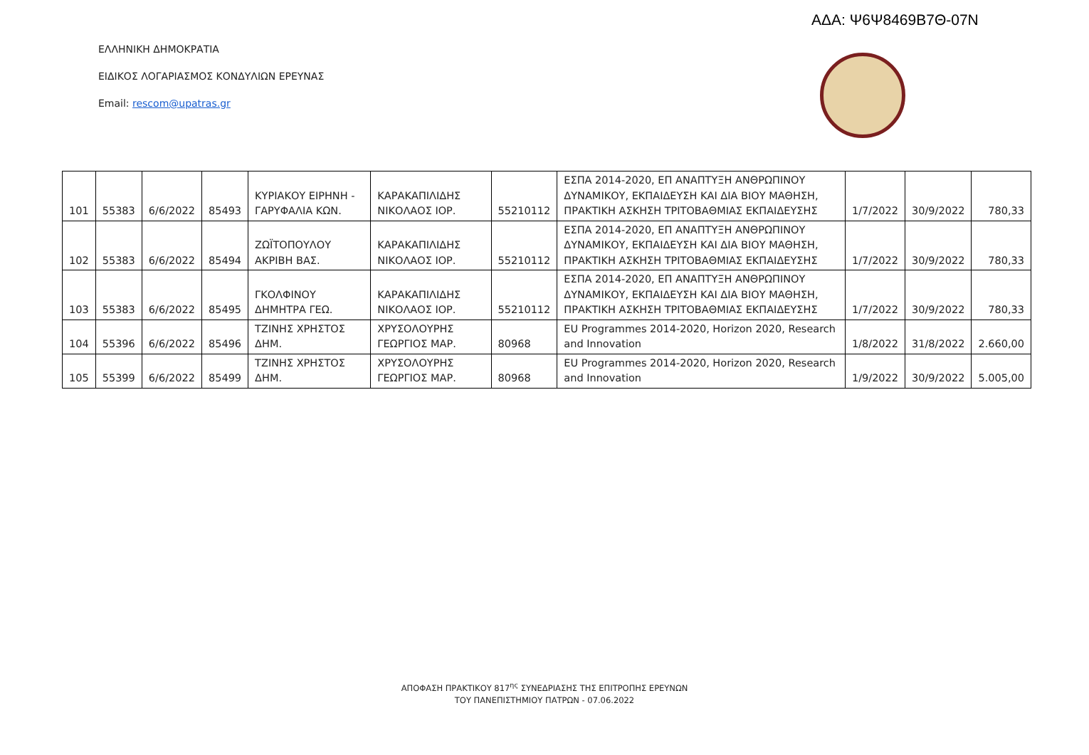ΑΔΑ: Ψ6Ψ8469Β7Θ-07Ν
ΕΛΛΗΝΙΚΗ ΔΗΜΟΚΡΑΤΙΑ
ΕΙΔΙΚΟΣ ΛΟΓΑΡΙΑΣΜΟΣ ΚΟΝΔΥΛΙΩΝ ΕΡΕΥΝΑΣ
Email: rescom@upatras.gr
| 101 | 55383 | 6/6/2022 | 85493 | ΚΥΡΙΑΚΟΥ ΕΙΡΗΝΗ - ΓΑΡΥΦΑΛΙΑ ΚΩΝ. | ΚΑΡΑΚΑΠΙΛΙΔΗΣ ΝΙΚΟΛΑΟΣ ΙΟΡ. | 55210112 | ΕΣΠΑ 2014-2020, ΕΠ ΑΝΑΠΤΥΞΗ ΑΝΘΡΩΠΙΝΟΥ ΔΥΝΑΜΙΚΟΥ, ΕΚΠΑΙΔΕΥΣΗ ΚΑΙ ΔΙΑ ΒΙΟΥ ΜΑΘΗΣΗ, ΠΡΑΚΤΙΚΗ ΑΣΚΗΣΗ ΤΡΙΤΟΒΑΘΜΙΑΣ ΕΚΠΑΙΔΕΥΣΗΣ | 1/7/2022 | 30/9/2022 | 780,33 |
| 102 | 55383 | 6/6/2022 | 85494 | ΖΩΪΤΟΠΟΥΛΟΥ ΑΚΡΙΒΗ ΒΑΣ. | ΚΑΡΑΚΑΠΙΛΙΔΗΣ ΝΙΚΟΛΑΟΣ ΙΟΡ. | 55210112 | ΕΣΠΑ 2014-2020, ΕΠ ΑΝΑΠΤΥΞΗ ΑΝΘΡΩΠΙΝΟΥ ΔΥΝΑΜΙΚΟΥ, ΕΚΠΑΙΔΕΥΣΗ ΚΑΙ ΔΙΑ ΒΙΟΥ ΜΑΘΗΣΗ, ΠΡΑΚΤΙΚΗ ΑΣΚΗΣΗ ΤΡΙΤΟΒΑΘΜΙΑΣ ΕΚΠΑΙΔΕΥΣΗΣ | 1/7/2022 | 30/9/2022 | 780,33 |
| 103 | 55383 | 6/6/2022 | 85495 | ΓΚΟΛΦΙΝΟΥ ΔΗΜΗΤΡΑ ΓΕΩ. | ΚΑΡΑΚΑΠΙΛΙΔΗΣ ΝΙΚΟΛΑΟΣ ΙΟΡ. | 55210112 | ΕΣΠΑ 2014-2020, ΕΠ ΑΝΑΠΤΥΞΗ ΑΝΘΡΩΠΙΝΟΥ ΔΥΝΑΜΙΚΟΥ, ΕΚΠΑΙΔΕΥΣΗ ΚΑΙ ΔΙΑ ΒΙΟΥ ΜΑΘΗΣΗ, ΠΡΑΚΤΙΚΗ ΑΣΚΗΣΗ ΤΡΙΤΟΒΑΘΜΙΑΣ ΕΚΠΑΙΔΕΥΣΗΣ | 1/7/2022 | 30/9/2022 | 780,33 |
| 104 | 55396 | 6/6/2022 | 85496 | ΤΖΙΝΗΣ ΧΡΗΣΤΟΣ ΔΗΜ. | ΧΡΥΣΟΛΟΥΡΗΣ ΓΕΩΡΓΙΟΣ ΜΑΡ. | 80968 | EU Programmes 2014-2020, Horizon 2020, Research and Innovation | 1/8/2022 | 31/8/2022 | 2.660,00 |
| 105 | 55399 | 6/6/2022 | 85499 | ΤΖΙΝΗΣ ΧΡΗΣΤΟΣ ΔΗΜ. | ΧΡΥΣΟΛΟΥΡΗΣ ΓΕΩΡΓΙΟΣ ΜΑΡ. | 80968 | EU Programmes 2014-2020, Horizon 2020, Research and Innovation | 1/9/2022 | 30/9/2022 | 5.005,00 |
ΑΠΟΦΑΣΗ ΠΡΑΚΤΙΚΟΥ 817<sup>ης</sup> ΣΥΝΕΔΡΙΑΣΗΣ ΤΗΣ ΕΠΙΤΡΟΠΗΣ ΕΡΕΥΝΩΝ
ΤΟΥ ΠΑΝΕΠΙΣΤΗΜΙΟΥ ΠΑΤΡΩΝ - 07.06.2022